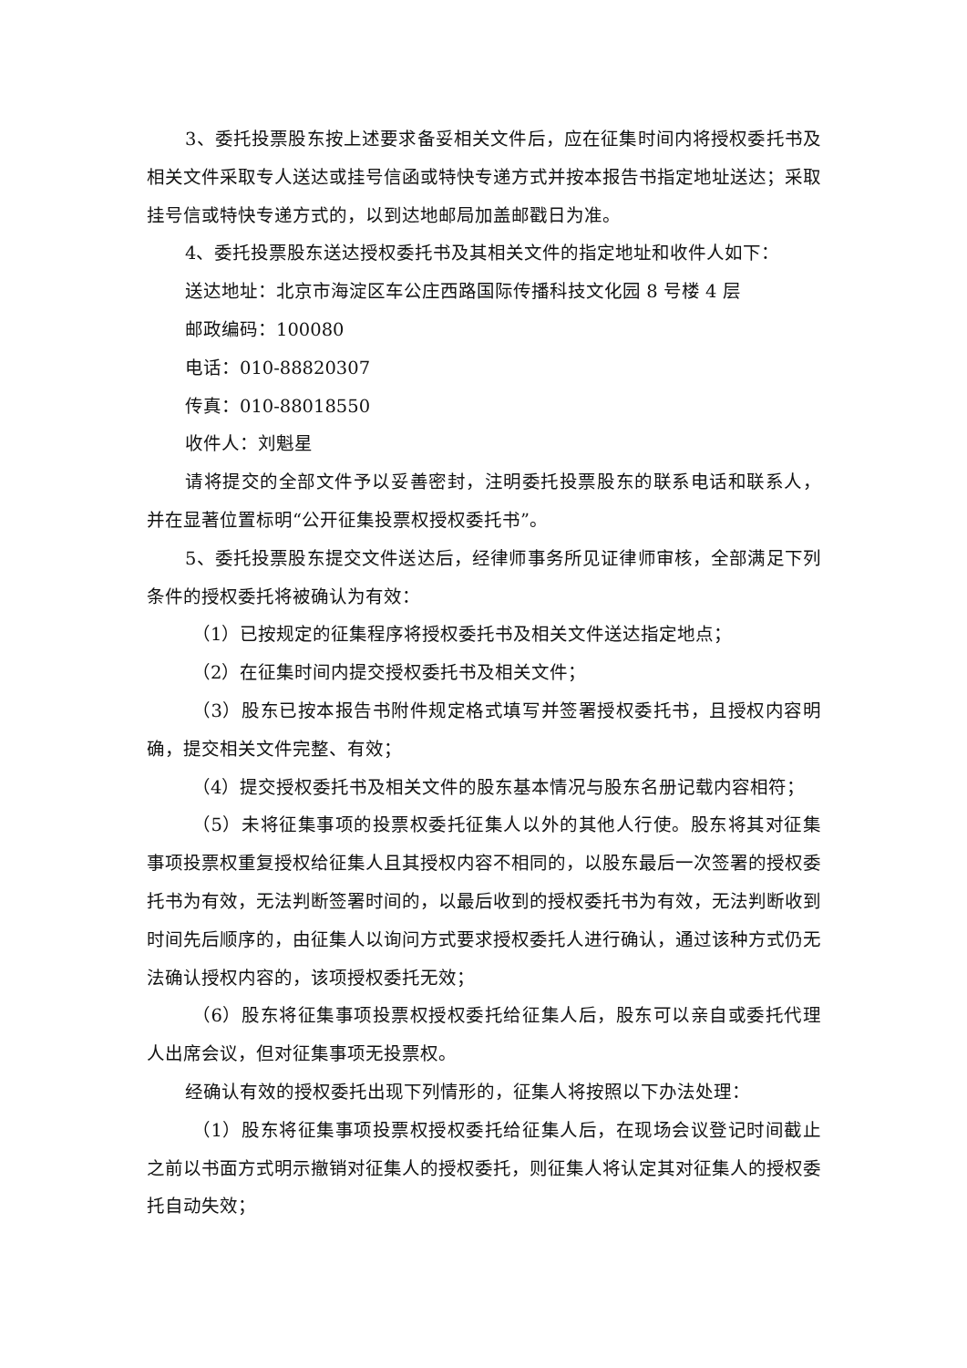3、委托投票股东按上述要求备妥相关文件后，应在征集时间内将授权委托书及相关文件采取专人送达或挂号信函或特快专递方式并按本报告书指定地址送达；采取挂号信或特快专递方式的，以到达地邮局加盖邮戳日为准。
4、委托投票股东送达授权委托书及其相关文件的指定地址和收件人如下：
送达地址：北京市海淀区车公庄西路国际传播科技文化园 8 号楼 4 层
邮政编码：100080
电话：010-88820307
传真：010-88018550
收件人：刘魁星
请将提交的全部文件予以妥善密封，注明委托投票股东的联系电话和联系人，并在显著位置标明“公开征集投票权授权委托书”。
5、委托投票股东提交文件送达后，经律师事务所见证律师审核，全部满足下列条件的授权委托将被确认为有效：
（1）已按规定的征集程序将授权委托书及相关文件送达指定地点；
（2）在征集时间内提交授权委托书及相关文件；
（3）股东已按本报告书附件规定格式填写并签署授权委托书，且授权内容明确，提交相关文件完整、有效；
（4）提交授权委托书及相关文件的股东基本情况与股东名册记载内容相符；
（5）未将征集事项的投票权委托征集人以外的其他人行使。股东将其对征集事项投票权重复授权给征集人且其授权内容不相同的，以股东最后一次签署的授权委托书为有效，无法判断签署时间的，以最后收到的授权委托书为有效，无法判断收到时间先后顺序的，由征集人以询问方式要求授权委托人进行确认，通过该种方式仍无法确认授权内容的，该项授权委托无效；
（6）股东将征集事项投票权授权委托给征集人后，股东可以亲自或委托代理人出席会议，但对征集事项无投票权。
经确认有效的授权委托出现下列情形的，征集人将按照以下办法处理：
（1）股东将征集事项投票权授权委托给征集人后，在现场会议登记时间截止之前以书面方式明示撤销对征集人的授权委托，则征集人将认定其对征集人的授权委托自动失效；